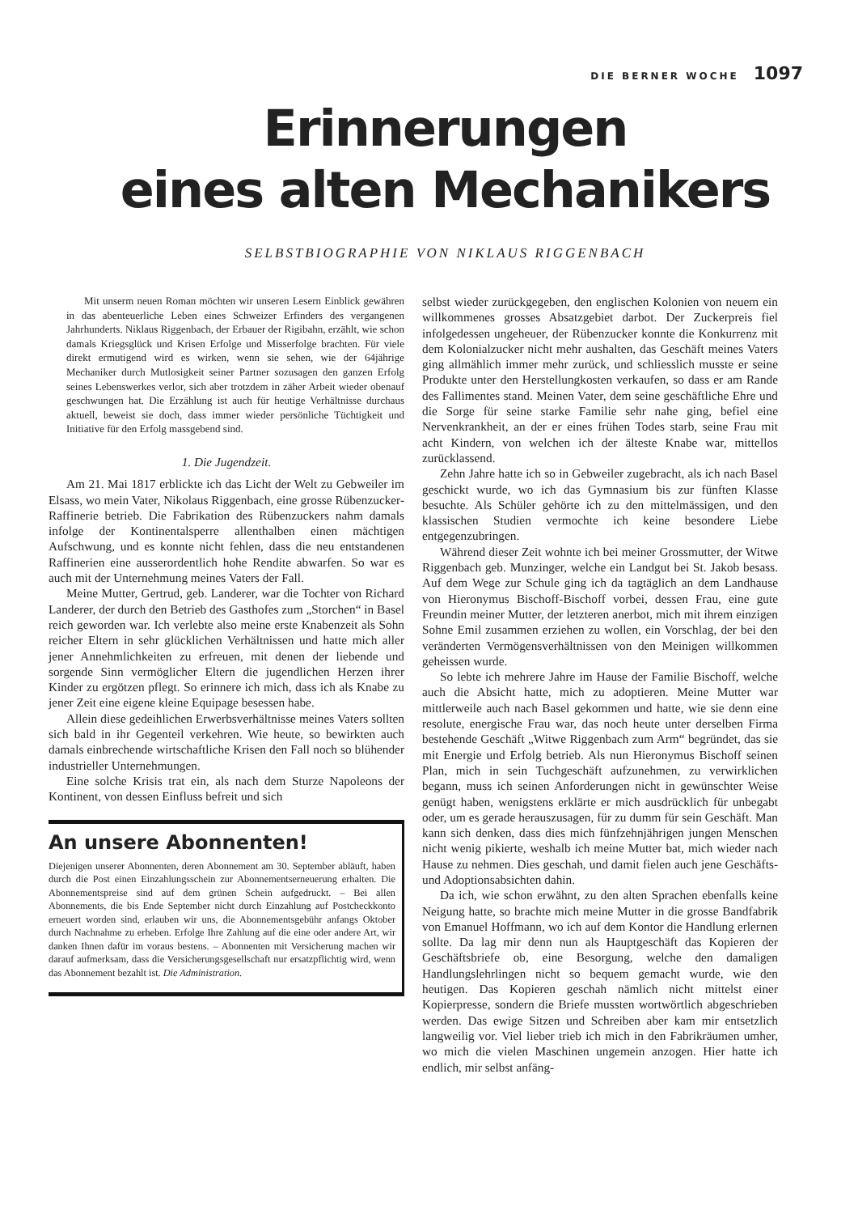DIE BERNER WOCHE 1097
Erinnerungen
eines alten Mechanikers
SELBSTBIOGRAPHIE VON NIKLAUS RIGGENBACH
Mit unserm neuen Roman möchten wir unseren Lesern Einblick gewähren in das abenteuerliche Leben eines Schweizer Erfinders des vergangenen Jahrhunderts. Niklaus Riggenbach, der Erbauer der Rigibahn, erzählt, wie schon damals Kriegsglück und Krisen Erfolge und Misserfolge brachten. Für viele direkt ermutigend wird es wirken, wenn sie sehen, wie der 64jährige Mechaniker durch Mutlosigkeit seiner Partner sozusagen den ganzen Erfolg seines Lebenswerkes verlor, sich aber trotzdem in zäher Arbeit wieder obenauf geschwungen hat. Die Erzählung ist auch für heutige Verhältnisse durchaus aktuell, beweist sie doch, dass immer wieder persönliche Tüchtigkeit und Initiative für den Erfolg massgebend sind.
1. Die Jugendzeit.
Am 21. Mai 1817 erblickte ich das Licht der Welt zu Gebweiler im Elsass, wo mein Vater, Nikolaus Riggenbach, eine grosse Rübenzucker-Raffinerie betrieb. Die Fabrikation des Rübenzuckers nahm damals infolge der Kontinentalsperre allenthalben einen mächtigen Aufschwung, und es konnte nicht fehlen, dass die neu entstandenen Raffinerien eine ausserordentlich hohe Rendite abwarfen. So war es auch mit der Unternehmung meines Vaters der Fall.
Meine Mutter, Gertrud, geb. Landerer, war die Tochter von Richard Landerer, der durch den Betrieb des Gasthofes zum „Storchen“ in Basel reich geworden war. Ich verlebte also meine erste Knabenzeit als Sohn reicher Eltern in sehr glücklichen Verhältnissen und hatte mich aller jener Annehmlichkeiten zu erfreuen, mit denen der liebende und sorgende Sinn vermöglicher Eltern die jugendlichen Herzen ihrer Kinder zu ergötzen pflegt. So erinnere ich mich, dass ich als Knabe zu jener Zeit eine eigene kleine Equipage besessen habe.
Allein diese gedeihlichen Erwerbsverhältnisse meines Vaters sollten sich bald in ihr Gegenteil verkehren. Wie heute, so bewirkten auch damals einbrechende wirtschaftliche Krisen den Fall noch so blühender industrieller Unternehmungen.
Eine solche Krisis trat ein, als nach dem Sturze Napoleons der Kontinent, von dessen Einfluss befreit und sich
An unsere Abonnenten!
Diejenigen unserer Abonnenten, deren Abonnement am 30. September abläuft, haben durch die Post einen Einzahlungsschein zur Abonnementserneuerung erhalten. Die Abonnementspreise sind auf dem grünen Schein aufgedruckt. – Bei allen Abonnements, die bis Ende September nicht durch Einzahlung auf Postcheckkonto erneuert worden sind, erlauben wir uns, die Abonnementsgebühr anfangs Oktober durch Nachnahme zu erheben. Erfolge Ihre Zahlung auf die eine oder andere Art, wir danken Ihnen dafür im voraus bestens. – Abonnenten mit Versicherung machen wir darauf aufmerksam, dass die Versicherungsgesellschaft nur ersatzpflichtig wird, wenn das Abonnement bezahlt ist. Die Administration.
selbst wieder zurückgegeben, den englischen Kolonien von neuem ein willkommenes grosses Absatzgebiet darbot. Der Zuckerpreis fiel infolgedessen ungeheuer, der Rübenzucker konnte die Konkurrenz mit dem Kolonialzucker nicht mehr aushalten, das Geschäft meines Vaters ging allmählich immer mehr zurück, und schliesslich musste er seine Produkte unter den Herstellungkosten verkaufen, so dass er am Rande des Fallimentes stand. Meinen Vater, dem seine geschäftliche Ehre und die Sorge für seine starke Familie sehr nahe ging, befiel eine Nervenkrankheit, an der er eines frühen Todes starb, seine Frau mit acht Kindern, von welchen ich der älteste Knabe war, mittellos zurücklassend.
Zehn Jahre hatte ich so in Gebweiler zugebracht, als ich nach Basel geschickt wurde, wo ich das Gymnasium bis zur fünften Klasse besuchte. Als Schüler gehörte ich zu den mittelmässigen, und den klassischen Studien vermochte ich keine besondere Liebe entgegenzubringen.
Während dieser Zeit wohnte ich bei meiner Grossmutter, der Witwe Riggenbach geb. Munzinger, welche ein Landgut bei St. Jakob besass. Auf dem Wege zur Schule ging ich da tagtäglich an dem Landhause von Hieronymus Bischoff-Bischoff vorbei, dessen Frau, eine gute Freundin meiner Mutter, der letzteren anerbot, mich mit ihrem einzigen Sohne Emil zusammen erziehen zu wollen, ein Vorschlag, der bei den veränderten Vermögensverhältnissen von den Meinigen willkommen geheissen wurde.
So lebte ich mehrere Jahre im Hause der Familie Bischoff, welche auch die Absicht hatte, mich zu adoptieren. Meine Mutter war mittlerweile auch nach Basel gekommen und hatte, wie sie denn eine resolute, energische Frau war, das noch heute unter derselben Firma bestehende Geschäft „Witwe Riggenbach zum Arm“ begründet, das sie mit Energie und Erfolg betrieb. Als nun Hieronymus Bischoff seinen Plan, mich in sein Tuchgeschäft aufzunehmen, zu verwirklichen begann, muss ich seinen Anforderungen nicht in gewünschter Weise genügt haben, wenigstens erklärte er mich ausdrücklich für unbegabt oder, um es gerade herauszusagen, für zu dumm für sein Geschäft. Man kann sich denken, dass dies mich fünfzehnjährigen jungen Menschen nicht wenig pikierte, weshalb ich meine Mutter bat, mich wieder nach Hause zu nehmen. Dies geschah, und damit fielen auch jene Geschäfts- und Adoptionsabsichten dahin.
Da ich, wie schon erwähnt, zu den alten Sprachen ebenfalls keine Neigung hatte, so brachte mich meine Mutter in die grosse Bandfabrik von Emanuel Hoffmann, wo ich auf dem Kontor die Handlung erlernen sollte. Da lag mir denn nun als Hauptgeschäft das Kopieren der Geschäftsbriefe ob, eine Besorgung, welche den damaligen Handlungslehrlingen nicht so bequem gemacht wurde, wie den heutigen. Das Kopieren geschah nämlich nicht mittelst einer Kopierpresse, sondern die Briefe mussten wortwörtlich abgeschrieben werden. Das ewige Sitzen und Schreiben aber kam mir entsetzlich langweilig vor. Viel lieber trieb ich mich in den Fabrikräumen umher, wo mich die vielen Maschinen ungemein anzogen. Hier hatte ich endlich, mir selbst anfäng-